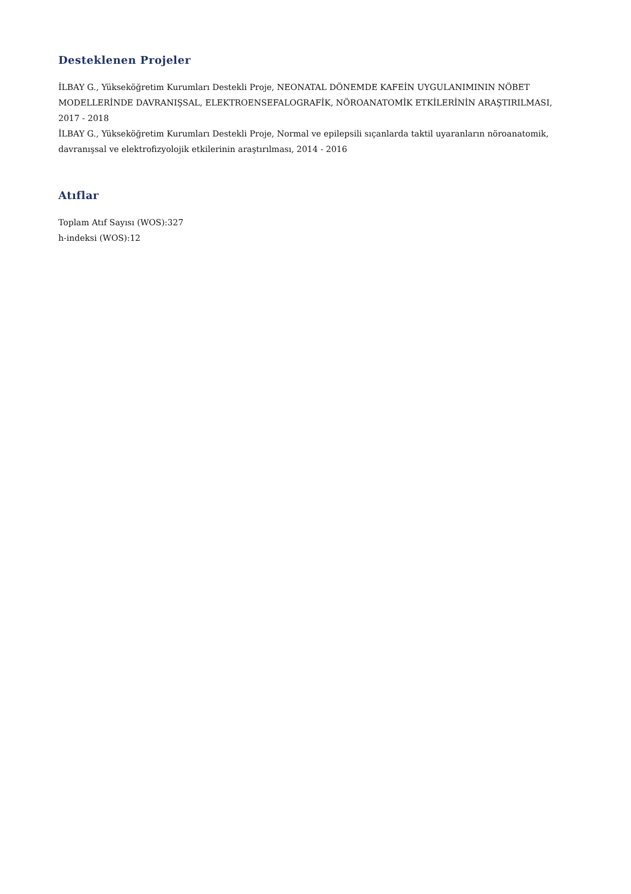Desteklenen Projeler
İLBAY G., Yükseköğretim Kurumları Destekli Proje, NEONATAL DÖNEMDE KAFEİN UYGULANIMININ NÖBET MODELLERİNDE DAVRANIŞSAL, ELEKTROENSEFALOGRAFİK, NÖROANATOMİK ETKİLERİNİN ARAŞTIRILMASI, 2017 - 2018
İLBAY G., Yükseköğretim Kurumları Destekli Proje, Normal ve epilepsili sıçanlarda taktil uyaranların nöroanatomik, davranışsal ve elektrofizyolojik etkilerinin araştırılması, 2014 - 2016
Atıflar
Toplam Atıf Sayısı (WOS):327
h-indeksi (WOS):12